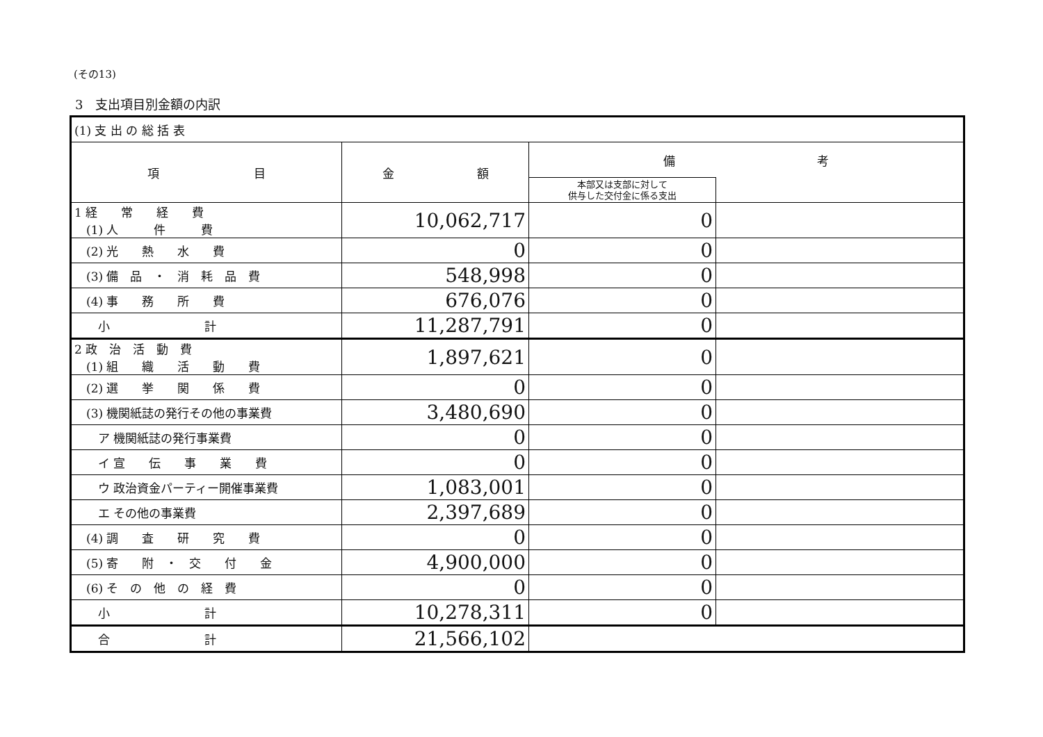(その13)
3　支出項目別金額の内訳
| (1) 支 出 の 総 括 表 | | | |
| 項 目 | 金 額 | 備 考 | |
| | | 本部又は支部に対して 供与した交付金に係る支出 | |
| 1 経 常 経 費 (1) 人 件 費 | 10,062,717 | 0 | |
| (2) 光 熱 水 費 | 0 | 0 | |
| (3) 備 品 ・ 消 耗 品 費 | 548,998 | 0 | |
| (4) 事 務 所 費 | 676,076 | 0 | |
| 小 計 | 11,287,791 | 0 | |
| 2 政 治 活 動 費 (1) 組 織 活 動 費 | 1,897,621 | 0 | |
| (2) 選 挙 関 係 費 | 0 | 0 | |
| (3) 機関紙誌の発行その他の事業費 | 3,480,690 | 0 | |
| ア 機関紙誌の発行事業費 | 0 | 0 | |
| イ 宣 伝 事 業 費 | 0 | 0 | |
| ウ 政治資金パーティー開催事業費 | 1,083,001 | 0 | |
| エ その他の事業費 | 2,397,689 | 0 | |
| (4) 調 査 研 究 費 | 0 | 0 | |
| (5) 寄 附 ・ 交 付 金 | 4,900,000 | 0 | |
| (6) そ の 他 の 経 費 | 0 | 0 | |
| 小 計 | 10,278,311 | 0 | |
| 合 計 | 21,566,102 | | |